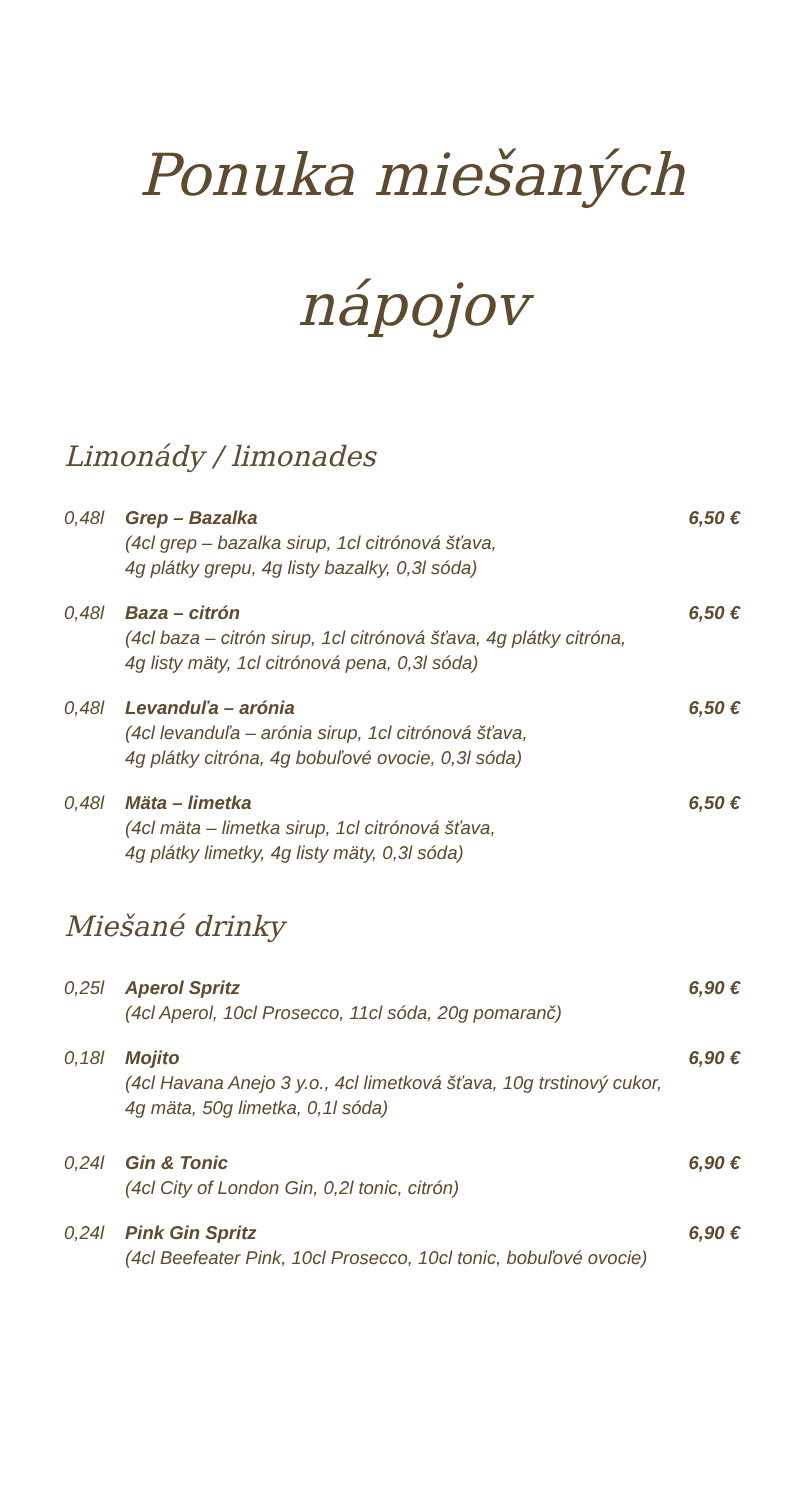Ponuka miešaných
nápojov
Limonády / limonades
0,48l Grep – Bazalka 6,50 €
(4cl grep – bazalka sirup, 1cl citrónová šťava,
4g plátky grepu, 4g listy bazalky, 0,3l sóda)
0,48l Baza – citrón 6,50 €
(4cl baza – citrón sirup, 1cl citrónová šťava, 4g plátky citróna,
4g listy mäty, 1cl citrónová pena, 0,3l sóda)
0,48l Levanduľa – arónia 6,50 €
(4cl levanduľa – arónia sirup, 1cl citrónová šťava,
4g plátky citróna, 4g bobuľové ovocie, 0,3l sóda)
0,48l Mäta – limetka 6,50 €
(4cl mäta – limetka sirup, 1cl citrónová šťava,
4g plátky limetky, 4g listy mäty, 0,3l sóda)
Miešané drinky
0,25l Aperol Spritz 6,90 €
(4cl Aperol, 10cl Prosecco, 11cl sóda, 20g pomaranč)
0,18l Mojito 6,90 €
(4cl Havana Anejo 3 y.o., 4cl limetková šťava, 10g trstinový cukor,
4g mäta, 50g limetka, 0,1l sóda)
0,24l Gin & Tonic 6,90 €
(4cl City of London Gin, 0,2l tonic, citrón)
0,24l Pink Gin Spritz 6,90 €
(4cl Beefeater Pink, 10cl Prosecco, 10cl tonic, bobuľové ovocie)